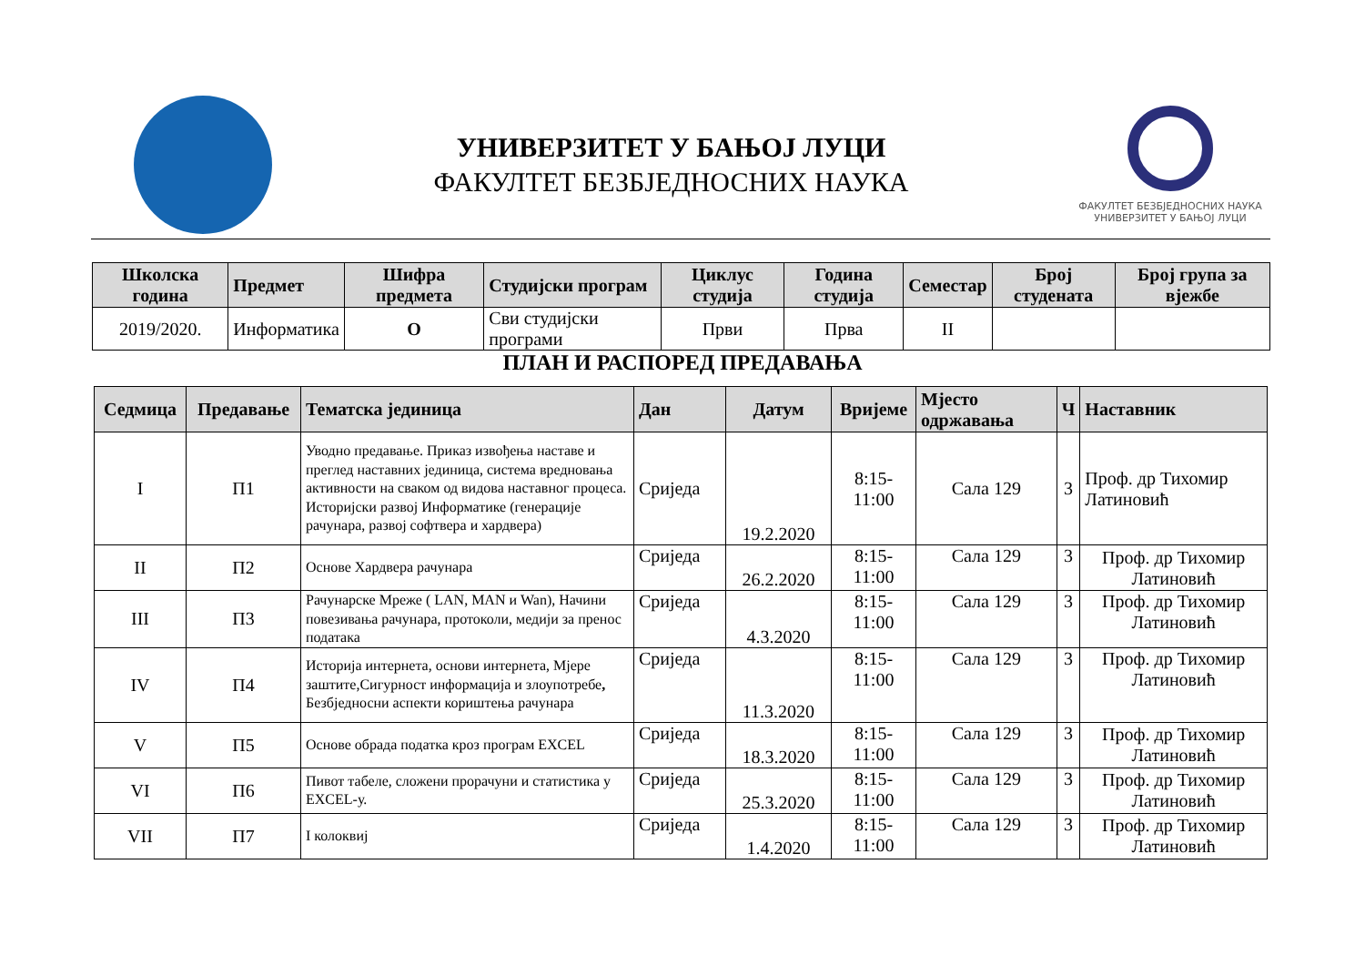УНИВЕРЗИТЕТ У БАЊОЈ ЛУЦИ
ФАКУЛТЕТ БЕЗБЈЕДНОСНИХ НАУКА
ФАКУЛТЕТ БЕЗБЈЕДНОСНИХ НАУКА
УНИВЕРЗИТЕТ У БАЊОЈ ЛУЦИ
| Школска година | Предмет | Шифра предмета | Студијски програм | Циклус студија | Година студија | Семестар | Број студената | Број група за вјежбе |
| --- | --- | --- | --- | --- | --- | --- | --- | --- |
| 2019/2020. | Информатика | О | Сви студијски програми | Први | Прва | II | | |
ПЛАН И РАСПОРЕД ПРЕДАВАЊА
| Седмица | Предавање | Тематска јединица | Дан | Датум | Вријеме | Мјесто одржавања | Ч | Наставник |
| --- | --- | --- | --- | --- | --- | --- | --- | --- |
| I | П1 | Уводно предавање. Приказ извођења наставе и преглед наставних јединица, система вредновања активности на сваком од видова наставног процесa. Историјски развој Информатике (генерације рачунара, развој софтвера и хардвера) | Сриједа | 19.2.2020 | 8:15-11:00 | Сала 129 | 3 | Проф. др Тихомир Латиновић |
| II | П2 | Основе Хардвера рачунара | Сриједа | 26.2.2020 | 8:15-11:00 | Сала 129 | 3 | Проф. др Тихомир Латиновић |
| III | П3 | Рачунарске Мреже ( LAN, MAN и Wan), Начини повезивања рачунара, протоколи, медији за пренос података | Сриједа | 4.3.2020 | 8:15-11:00 | Сала 129 | 3 | Проф. др Тихомир Латиновић |
| IV | П4 | Историја интернета, основи интернета, Мјере заштите,Сигурност информација и злоупотребе , Безбједносни аспекти кориштења рачунара | Сриједа | 11.3.2020 | 8:15-11:00 | Сала 129 | 3 | Проф. др Тихомир Латиновић |
| V | П5 | Основе обрада податка кроз програм EXCEL | Сриједа | 18.3.2020 | 8:15-11:00 | Сала 129 | 3 | Проф. др Тихомир Латиновић |
| VI | П6 | Пивот табеле, сложени прорачуни и статистика у EXCEL-у. | Сриједа | 25.3.2020 | 8:15-11:00 | Сала 129 | 3 | Проф. др Тихомир Латиновић |
| VII | П7 | I колоквиј | Сриједа | 1.4.2020 | 8:15-11:00 | Сала 129 | 3 | Проф. др Тихомир Латиновић |